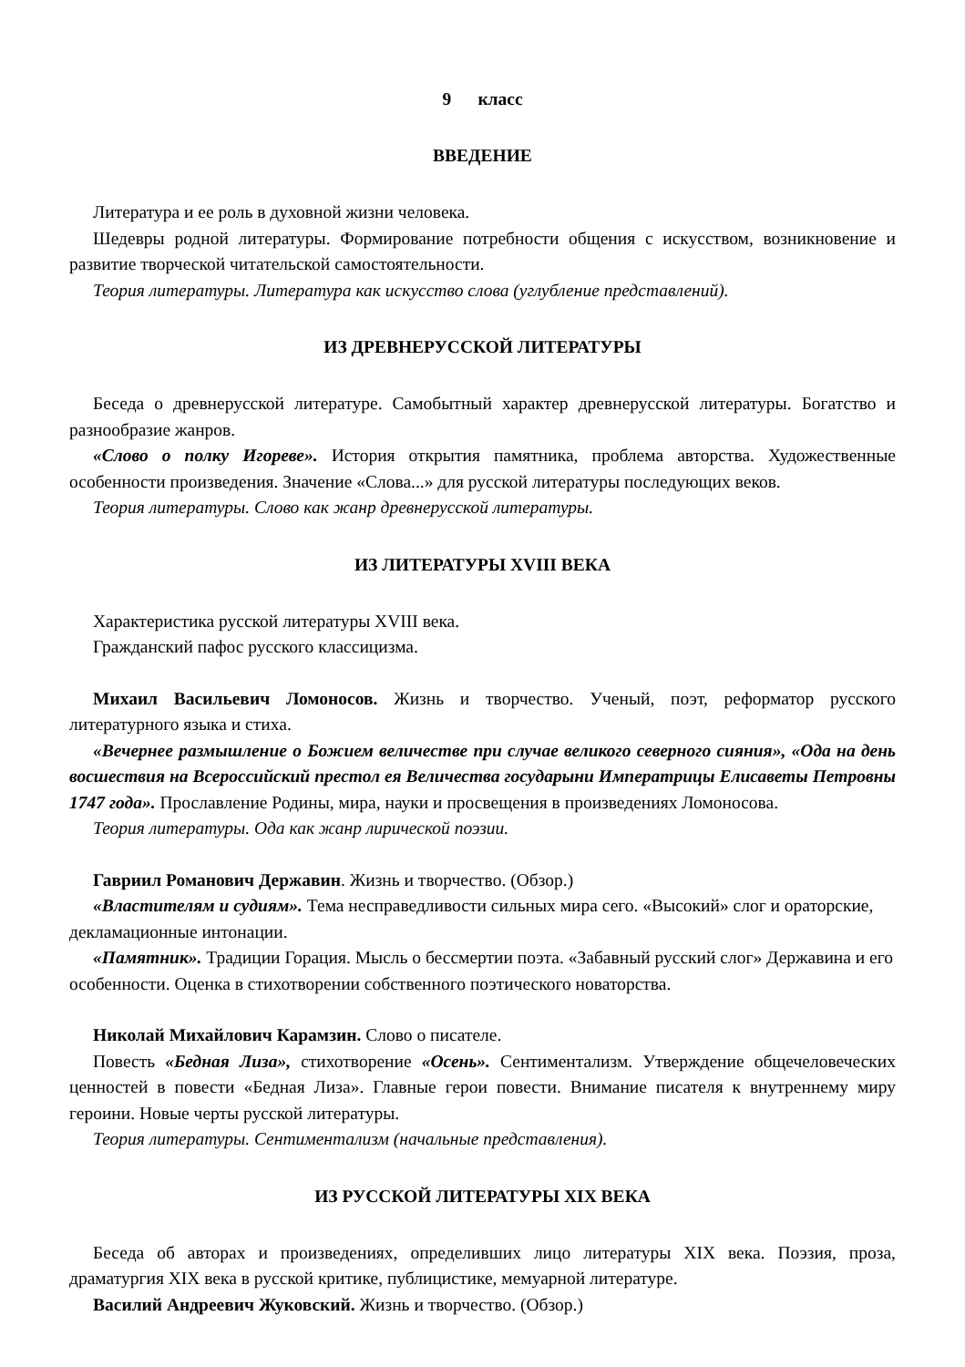9 класс
ВВЕДЕНИЕ
Литература и ее роль в духовной жизни человека.
Шедевры родной литературы. Формирование потребности общения с искусством, возникновение и развитие творческой читательской самостоятельности.
Теория литературы. Литература как искусство слова (углубление представлений).
ИЗ ДРЕВНЕРУССКОЙ ЛИТЕРАТУРЫ
Беседа о древнерусской литературе. Самобытный характер древнерусской литературы. Богатство и разнообразие жанров.
«Слово о полку Игореве». История открытия памятника, проблема авторства. Художественные особенности произведения. Значение «Слова...» для русской литературы последующих веков.
Теория литературы. Слово как жанр древнерусской литературы.
ИЗ ЛИТЕРАТУРЫ XVIII ВЕКА
Характеристика русской литературы XVIII века.
Гражданский пафос русского классицизма.
Михаил Васильевич Ломоносов. Жизнь и творчество. Ученый, поэт, реформатор русского литературного языка и стиха.
«Вечернее размышление о Божием величестве при случае великого северного сияния», «Ода на день восшествия на Всероссийский престол ея Величества государыни Императрицы Елисаветы Петровны 1747 года». Прославление Родины, мира, науки и просвещения в произведениях Ломоносова.
Теория литературы. Ода как жанр лирической поэзии.
Гавриил Романович Державин. Жизнь и творчество. (Обзор.)
«Властителям и судиям». Тема несправедливости сильных мира сего. «Высокий» слог и ораторские, декламационные интонации.
«Памятник». Традиции Горация. Мысль о бессмертии поэта. «Забавный русский слог» Державина и его особенности. Оценка в стихотворении собственного поэтического новаторства.
Николай Михайлович Карамзин. Слово о писателе.
Повесть «Бедная Лиза», стихотворение «Осень». Сентиментализм. Утверждение общечеловеческих ценностей в повести «Бедная Лиза». Главные герои повести. Внимание писателя к внутреннему миру героини. Новые черты русской литературы.
Теория литературы. Сентиментализм (начальные представления).
ИЗ РУССКОЙ ЛИТЕРАТУРЫ XIX ВЕКА
Беседа об авторах и произведениях, определивших лицо литературы XIX века. Поэзия, проза, драматургия XIX века в русской критике, публицистике, мемуарной литературе.
Василий Андреевич Жуковский. Жизнь и творчество. (Обзор.)